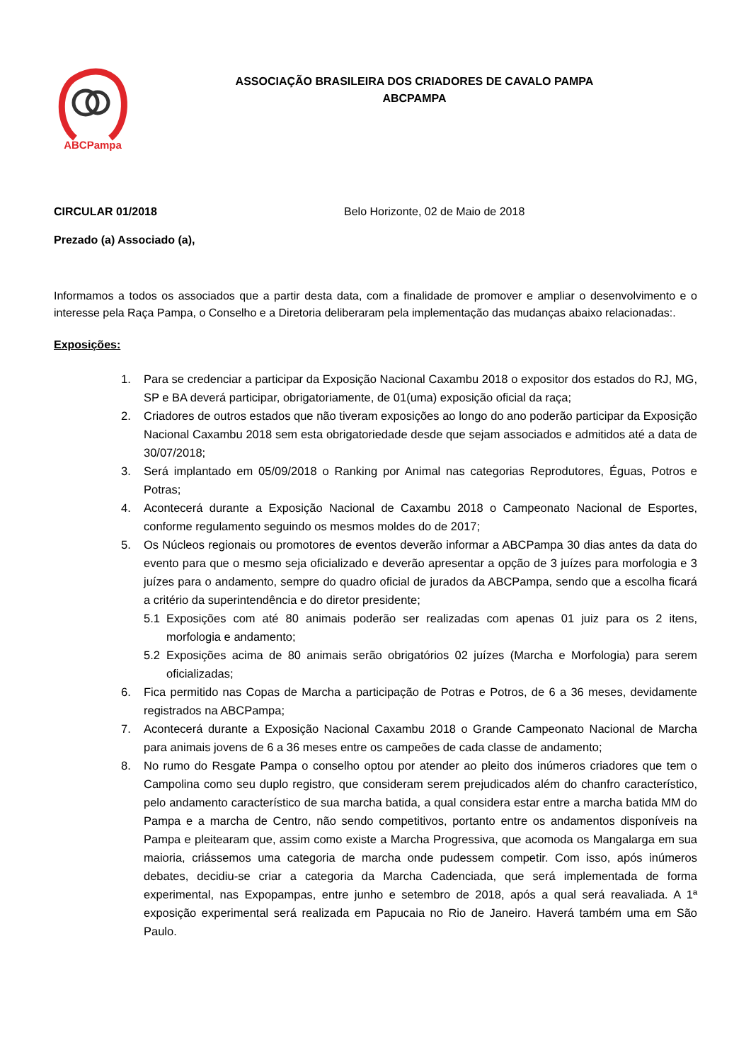ABCPampa
ASSOCIAÇÃO BRASILEIRA DOS CRIADORES DE CAVALO PAMPA
ABCPAMPA
CIRCULAR 01/2018 Belo Horizonte, 02 de Maio de 2018
Prezado (a) Associado (a),
Informamos a todos os associados que a partir desta data, com a finalidade de promover e ampliar o desenvolvimento e o interesse pela Raça Pampa, o Conselho e a Diretoria deliberaram pela implementação das mudanças abaixo relacionadas:.
Exposições:
1. Para se credenciar a participar da Exposição Nacional Caxambu 2018 o expositor dos estados do RJ, MG, SP e BA deverá participar, obrigatoriamente, de 01(uma) exposição oficial da raça;
2. Criadores de outros estados que não tiveram exposições ao longo do ano poderão participar da Exposição Nacional Caxambu 2018 sem esta obrigatoriedade desde que sejam associados e admitidos até a data de 30/07/2018;
3. Será implantado em 05/09/2018 o Ranking por Animal nas categorias Reprodutores, Éguas, Potros e Potras;
4. Acontecerá durante a Exposição Nacional de Caxambu 2018 o Campeonato Nacional de Esportes, conforme regulamento seguindo os mesmos moldes do de 2017;
5. Os Núcleos regionais ou promotores de eventos deverão informar a ABCPampa 30 dias antes da data do evento para que o mesmo seja oficializado e deverão apresentar a opção de 3 juízes para morfologia e 3 juízes para o andamento, sempre do quadro oficial de jurados da ABCPampa, sendo que a escolha ficará a critério da superintendência e do diretor presidente;
5.1 Exposições com até 80 animais poderão ser realizadas com apenas 01 juiz para os 2 itens, morfologia e andamento;
5.2 Exposições acima de 80 animais serão obrigatórios 02 juízes (Marcha e Morfologia) para serem oficializadas;
6. Fica permitido nas Copas de Marcha a participação de Potras e Potros, de 6 a 36 meses, devidamente registrados na ABCPampa;
7. Acontecerá durante a Exposição Nacional Caxambu 2018 o Grande Campeonato Nacional de Marcha para animais jovens de 6 a 36 meses entre os campeões de cada classe de andamento;
8. No rumo do Resgate Pampa o conselho optou por atender ao pleito dos inúmeros criadores que tem o Campolina como seu duplo registro, que consideram serem prejudicados além do chanfro característico, pelo andamento característico de sua marcha batida, a qual considera estar entre a marcha batida MM do Pampa e a marcha de Centro, não sendo competitivos, portanto entre os andamentos disponíveis na Pampa e pleitearam que, assim como existe a Marcha Progressiva, que acomoda os Mangalarga em sua maioria, criássemos uma categoria de marcha onde pudessem competir. Com isso, após inúmeros debates, decidiu-se criar a categoria da Marcha Cadenciada, que será implementada de forma experimental, nas Expopampas, entre junho e setembro de 2018, após a qual será reavaliada. A 1ª exposição experimental será realizada em Papucaia no Rio de Janeiro. Haverá também uma em São Paulo.